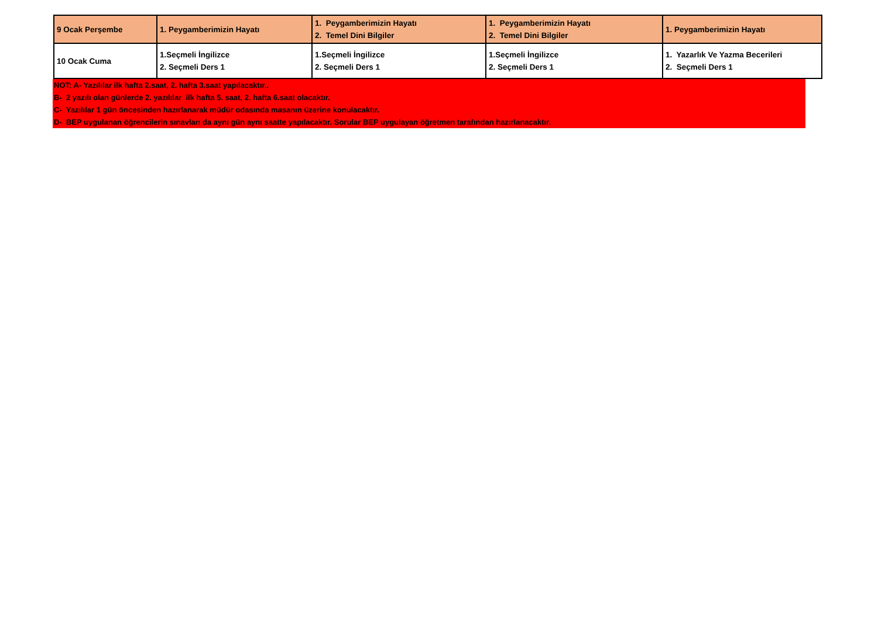| 9 Ocak Perşembe | 1. Peygamberimizin Hayatı | 1. Peygamberimizin Hayatı 2. Temel Dini Bilgiler | 1. Peygamberimizin Hayatı 2. Temel Dini Bilgiler | 1. Peygamberimizin Hayatı |
| 10 Ocak Cuma | 1.Seçmeli İngilizce 2. Seçmeli Ders 1 | 1.Seçmeli İngilizce 2. Seçmeli Ders 1 | 1.Seçmeli İngilizce 2. Seçmeli Ders 1 | 1. Yazarlık Ve Yazma Becerileri 2. Seçmeli Ders 1 |
NOT: A- Yazılılar ilk hafta 2.saat, 2. hafta 3.saat yapılacaktır..
B- 2 yazılı olan günlerde 2. yazılılar ilk hafta 5. saat, 2. hafta 6.saat olacaktır.
C- Yazılılar 1 gün öncesinden hazırlanarak müdür odasında masanın üzerine konulacaktır.
D- BEP uygulanan öğrencilerin sınavları da aynı gün aynı saatte yapılacaktır. Sorular BEP uygulayan öğretmen tarafından hazırlanacaktır.